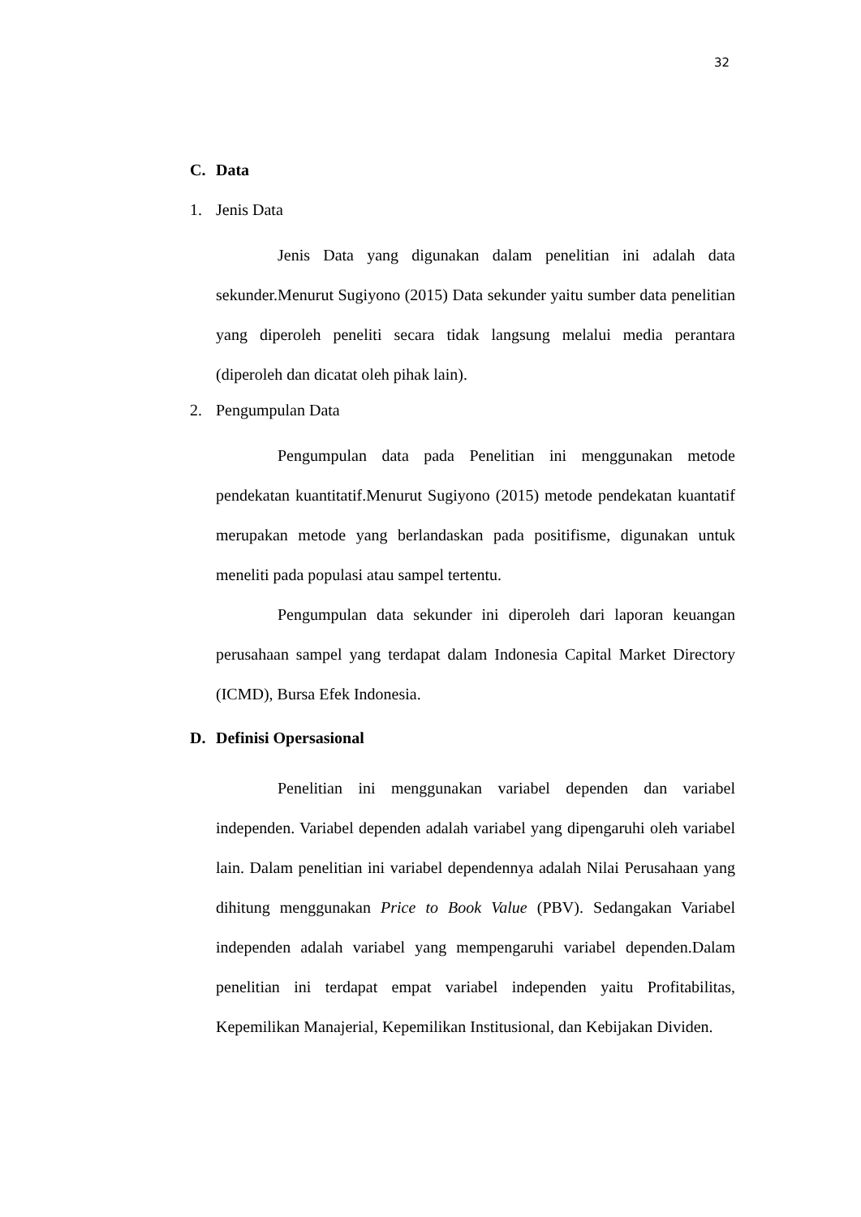32
C. Data
1. Jenis Data
Jenis Data yang digunakan dalam penelitian ini adalah data sekunder.Menurut Sugiyono (2015) Data sekunder yaitu sumber data penelitian yang diperoleh peneliti secara tidak langsung melalui media perantara (diperoleh dan dicatat oleh pihak lain).
2. Pengumpulan Data
Pengumpulan data pada Penelitian ini menggunakan metode pendekatan kuantitatif.Menurut Sugiyono (2015) metode pendekatan kuantatif merupakan metode yang berlandaskan pada positifisme, digunakan untuk meneliti pada populasi atau sampel tertentu.
Pengumpulan data sekunder ini diperoleh dari laporan keuangan perusahaan sampel yang terdapat dalam Indonesia Capital Market Directory (ICMD), Bursa Efek Indonesia.
D. Definisi Opersasional
Penelitian ini menggunakan variabel dependen dan variabel independen. Variabel dependen adalah variabel yang dipengaruhi oleh variabel lain. Dalam penelitian ini variabel dependennya adalah Nilai Perusahaan yang dihitung menggunakan Price to Book Value (PBV). Sedangakan Variabel independen adalah variabel yang mempengaruhi variabel dependen.Dalam penelitian ini terdapat empat variabel independen yaitu Profitabilitas, Kepemilikan Manajerial, Kepemilikan Institusional, dan Kebijakan Dividen.